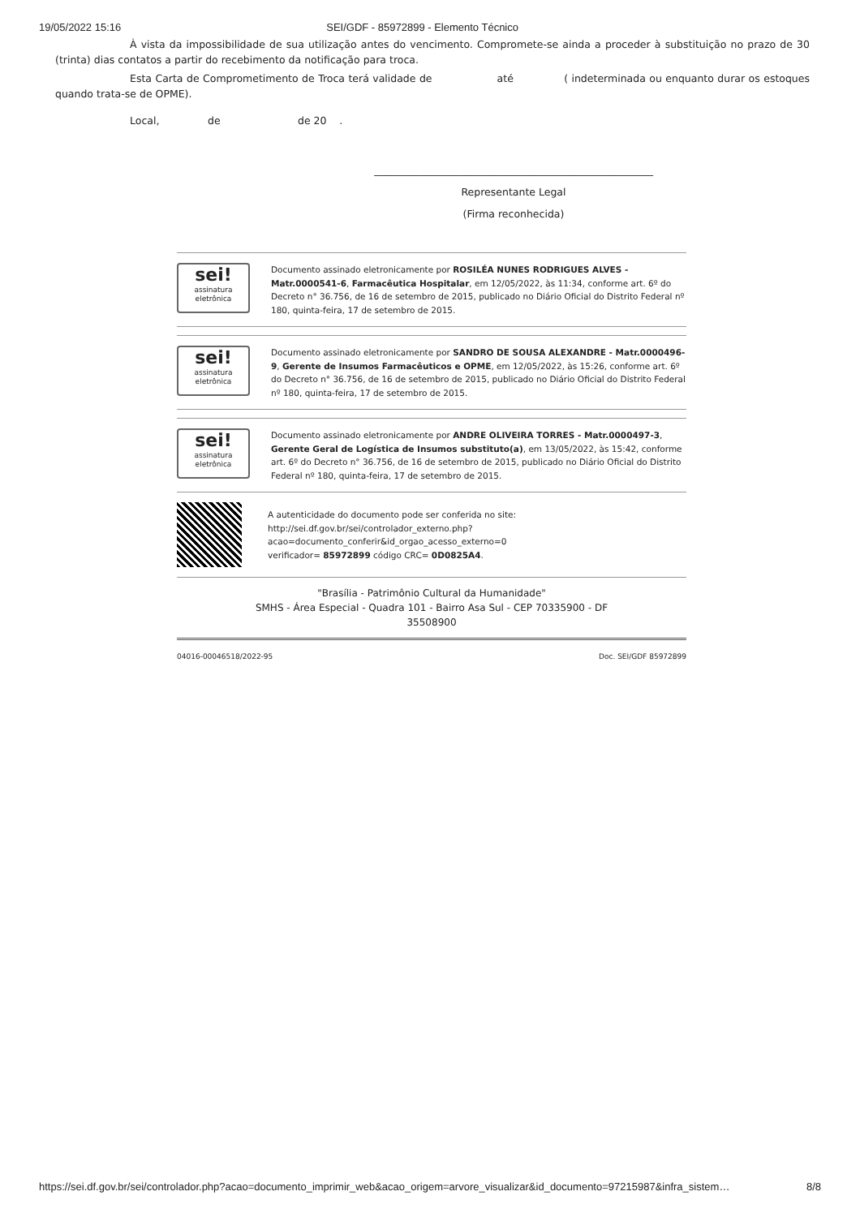19/05/2022 15:16 SEI/GDF - 85972899 - Elemento Técnico
À vista da impossibilidade de sua utilização antes do vencimento. Compromete-se ainda a proceder à substituição no prazo de 30 (trinta) dias contatos a partir do recebimento da notificação para troca.
Esta Carta de Comprometimento de Troca terá validade de até ( indeterminada ou enquanto durar os estoques quando trata-se de OPME).
Local, de de 20 .
_______________________________________________________
Representante Legal
(Firma reconhecida)
sei!
assinatura eletrônica
Documento assinado eletronicamente por ROSILÉA NUNES RODRIGUES ALVES - Matr.0000541-6, Farmacêutica Hospitalar, em 12/05/2022, às 11:34, conforme art. 6º do Decreto n° 36.756, de 16 de setembro de 2015, publicado no Diário Oficial do Distrito Federal nº 180, quinta-feira, 17 de setembro de 2015.
sei!
assinatura eletrônica
Documento assinado eletronicamente por SANDRO DE SOUSA ALEXANDRE - Matr.0000496-9, Gerente de Insumos Farmacêuticos e OPME, em 12/05/2022, às 15:26, conforme art. 6º do Decreto n° 36.756, de 16 de setembro de 2015, publicado no Diário Oficial do Distrito Federal nº 180, quinta-feira, 17 de setembro de 2015.
sei!
assinatura eletrônica
Documento assinado eletronicamente por ANDRE OLIVEIRA TORRES - Matr.0000497-3, Gerente Geral de Logística de Insumos substituto(a), em 13/05/2022, às 15:42, conforme art. 6º do Decreto n° 36.756, de 16 de setembro de 2015, publicado no Diário Oficial do Distrito Federal nº 180, quinta-feira, 17 de setembro de 2015.
A autenticidade do documento pode ser conferida no site:
http://sei.df.gov.br/sei/controlador_externo.php?
acao=documento_conferir&id_orgao_acesso_externo=0
verificador= 85972899 código CRC= 0D0825A4.
"Brasília - Patrimônio Cultural da Humanidade"
SMHS - Área Especial - Quadra 101 - Bairro Asa Sul - CEP 70335900 - DF
35508900
04016-00046518/2022-95 Doc. SEI/GDF 85972899
https://sei.df.gov.br/sei/controlador.php?acao=documento_imprimir_web&acao_origem=arvore_visualizar&id_documento=97215987&infra_sistem… 8/8